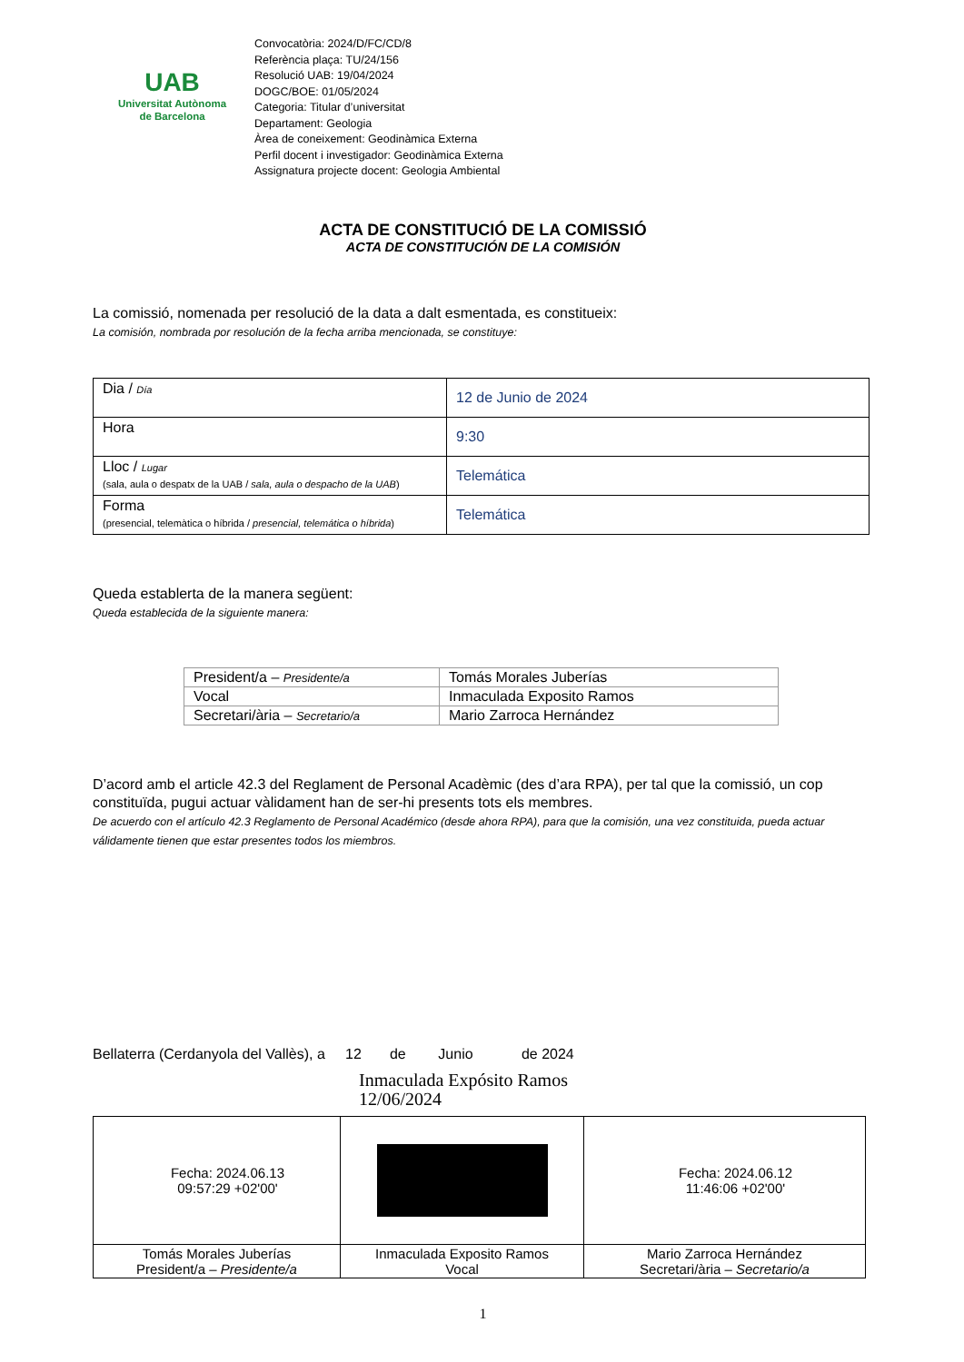UAB
Universitat Autònoma
de Barcelona
Convocatòria: 2024/D/FC/CD/8
Referència plaça: TU/24/156
Resolució UAB: 19/04/2024
DOGC/BOE: 01/05/2024
Categoria: Titular d’universitat
Departament: Geologia
Àrea de coneixement: Geodinàmica Externa
Perfil docent i investigador: Geodinàmica Externa
Assignatura projecte docent: Geologia Ambiental
ACTA DE CONSTITUCIÓ DE LA COMISSIÓ
ACTA DE CONSTITUCIÓN DE LA COMISIÓN
La comissió, nomenada per resolució de la data a dalt esmentada, es constitueix:
La comisión, nombrada por resolución de la fecha arriba mencionada, se constituye:
| Dia / Día | 12 de Junio de 2024 |
| Hora | 9:30 |
| Lloc / Lugar (sala, aula o despatx de la UAB / sala, aula o despacho de la UAB ) | Telemática |
| Forma (presencial, telemàtica o híbrida / presencial, telemática o híbrida ) | Telemática |
Queda establerta de la manera següent:
Queda establecida de la siguiente manera:
| President/a – Presidente/a | Tomás Morales Juberías |
| Vocal | Inmaculada Exposito Ramos |
| Secretari/ària – Secretario/a | Mario Zarroca Hernández |
D’acord amb el article 42.3 del Reglament de Personal Acadèmic (des d’ara RPA), per tal que la comissió, un cop constituïda, pugui actuar vàlidament han de ser-hi presents tots els membres.
De acuerdo con el artículo 42.3 Reglamento de Personal Académico (desde ahora RPA), para que la comisión, una vez constituida, pueda actuar válidamente tienen que estar presentes todos los miembros.
Bellaterra (Cerdanyola del Vallès), a 12 de Junio de 2024
Inmaculada Expósito Ramos
12/06/2024
| Fecha: 2024.06.13 09:57:29 +02'00' | | Fecha: 2024.06.12 11:46:06 +02'00' |
| Tomás Morales Juberías President/a – Presidente/a | Inmaculada Exposito Ramos Vocal | Mario Zarroca Hernández Secretari/ària – Secretario/a |
1